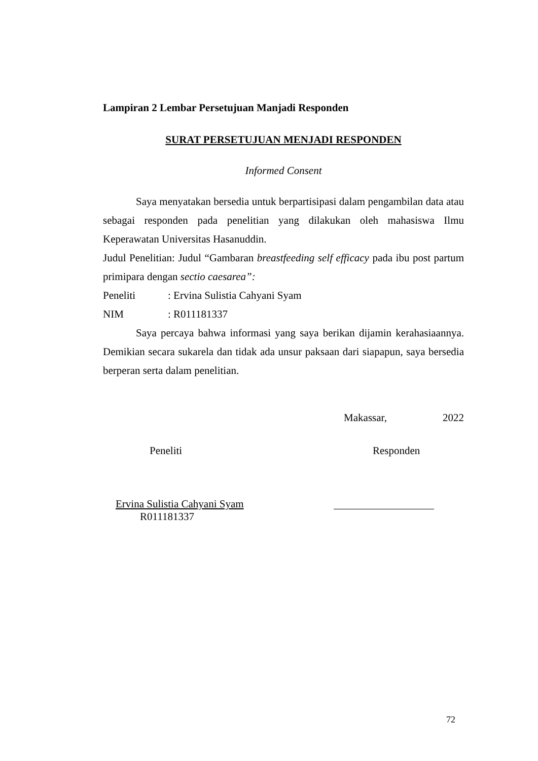Lampiran 2 Lembar Persetujuan Manjadi Responden
SURAT PERSETUJUAN MENJADI RESPONDEN
Informed Consent
Saya menyatakan bersedia untuk berpartisipasi dalam pengambilan data atau sebagai responden pada penelitian yang dilakukan oleh mahasiswa Ilmu Keperawatan Universitas Hasanuddin.
Judul Penelitian: Judul “Gambaran breastfeeding self efficacy pada ibu post partum primipara dengan sectio caesarea”:
Peneliti: Ervina Sulistia Cahyani Syam
NIM: R011181337
Saya percaya bahwa informasi yang saya berikan dijamin kerahasiaannya. Demikian secara sukarela dan tidak ada unsur paksaan dari siapapun, saya bersedia berperan serta dalam penelitian.
Makassar, 2022
Peneliti Responden
Ervina Sulistia Cahyani Syam
R011181337
72